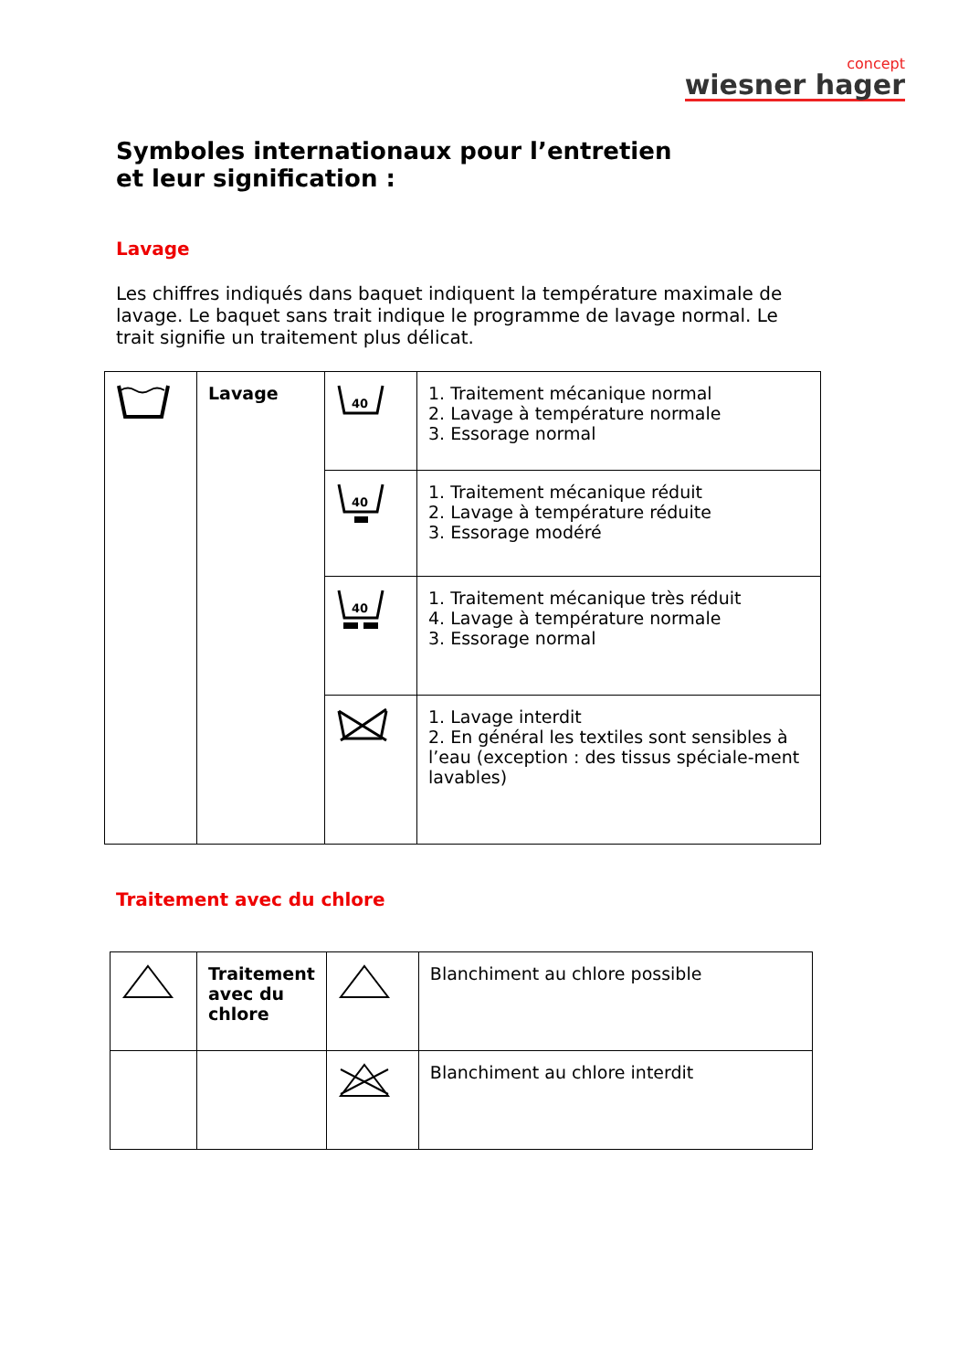concept
wiesner hager
Symboles internationaux pour l’entretien
et leur signification :
Lavage
Les chiffres indiqués dans baquet indiquent la température maximale de lavage. Le baquet sans trait indique le programme de lavage normal. Le trait signifie un traitement plus délicat.
| | Lavage | 40 | 1. Traitement mécanique normal 2. Lavage à température normale 3. Essorage normal |
| | | 40 | 1. Traitement mécanique réduit 2. Lavage à température réduite 3. Essorage modéré |
| | | 40 | 1. Traitement mécanique très réduit 4. Lavage à température normale 3. Essorage normal |
| | | | 1. Lavage interdit 2. En général les textiles sont sensibles à l’eau (exception : des tissus spéciale-ment lavables) |
Traitement avec du chlore
| | Traitement avec du chlore | | Blanchiment au chlore possible |
| | | | Blanchiment au chlore interdit |